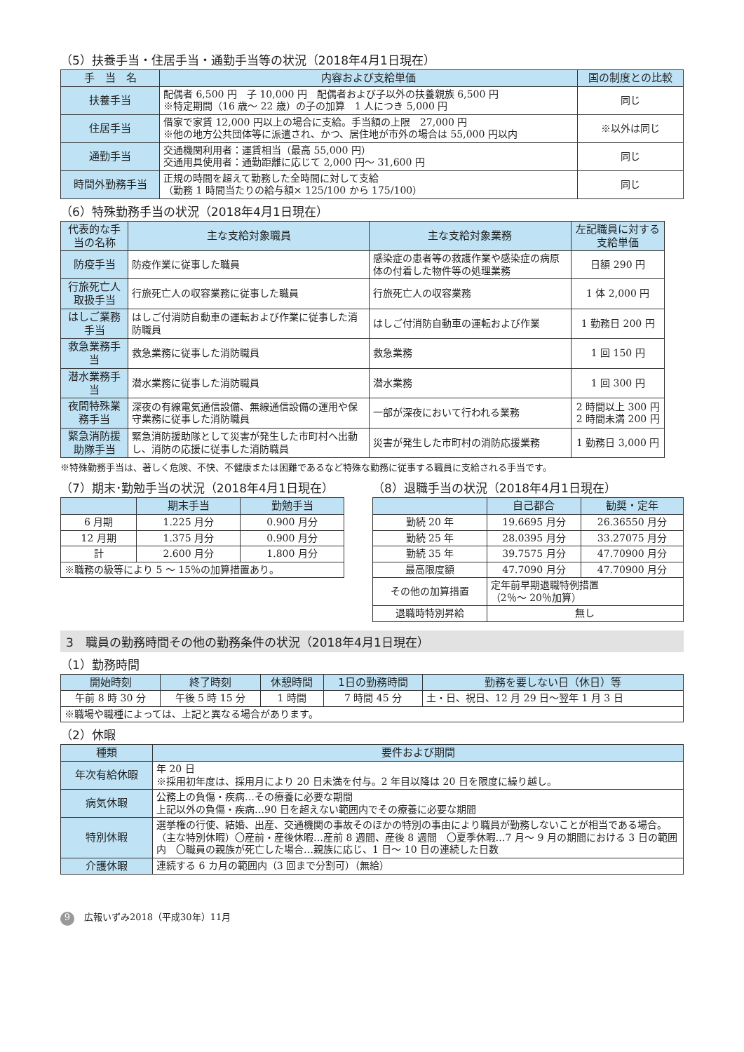（5）扶養手当・住居手当・通勤手当等の状況（2018年4月1日現在）
| 手 当 名 | 内容および支給単価 | 国の制度との比較 |
| --- | --- | --- |
| 扶養手当 | 配偶者 6,500 円 子 10,000 円 配偶者および子以外の扶養親族 6,500 円 ※特定期間（16 歳～ 22 歳）の子の加算 1 人につき 5,000 円 | 同じ |
| 住居手当 | 借家で家賃 12,000 円以上の場合に支給。手当額の上限 27,000 円 ※他の地方公共団体等に派遣され、かつ、居住地が市外の場合は 55,000 円以内 | ※以外は同じ |
| 通勤手当 | 交通機関利用者：運賃相当（最高 55,000 円） 交通用具使用者：通勤距離に応じて 2,000 円～ 31,600 円 | 同じ |
| 時間外勤務手当 | 正規の時間を超えて勤務した全時間に対して支給 （勤務 1 時間当たりの給与額× 125/100 から 175/100） | 同じ |
（6）特殊勤務手当の状況（2018年4月1日現在）
| 代表的な手当の名称 | 主な支給対象職員 | 主な支給対象業務 | 左記職員に対する支給単価 |
| --- | --- | --- | --- |
| 防疫手当 | 防疫作業に従事した職員 | 感染症の患者等の救護作業や感染症の病原体の付着した物件等の処理業務 | 日額 290 円 |
| 行旅死亡人取扱手当 | 行旅死亡人の収容業務に従事した職員 | 行旅死亡人の収容業務 | 1 体 2,000 円 |
| はしご業務手当 | はしご付消防自動車の運転および作業に従事した消防職員 | はしご付消防自動車の運転および作業 | 1 勤務日 200 円 |
| 救急業務手当 | 救急業務に従事した消防職員 | 救急業務 | 1 回 150 円 |
| 潜水業務手当 | 潜水業務に従事した消防職員 | 潜水業務 | 1 回 300 円 |
| 夜間特殊業務手当 | 深夜の有線電気通信設備、無線通信設備の運用や保守業務に従事した消防職員 | 一部が深夜において行われる業務 | 2 時間以上 300 円 2 時間未満 200 円 |
| 緊急消防援助隊手当 | 緊急消防援助隊として災害が発生した市町村へ出動し、消防の応援に従事した消防職員 | 災害が発生した市町村の消防応援業務 | 1 勤務日 3,000 円 |
※特殊勤務手当は、著しく危険、不快、不健康または困難であるなど特殊な勤務に従事する職員に支給される手当です。
（7）期末･勤勉手当の状況（2018年4月1日現在）
| | 期末手当 | 勤勉手当 |
| --- | --- | --- |
| 6 月期 | 1.225 月分 | 0.900 月分 |
| 12 月期 | 1.375 月分 | 0.900 月分 |
| 計 | 2.600 月分 | 1.800 月分 |
| ※職務の級等により 5 ～ 15％の加算措置あり。 | | |
（8）退職手当の状況（2018年4月1日現在）
| | 自己都合 | 勧奨・定年 |
| --- | --- | --- |
| 勤続 20 年 | 19.6695 月分 | 26.36550 月分 |
| 勤続 25 年 | 28.0395 月分 | 33.27075 月分 |
| 勤続 35 年 | 39.7575 月分 | 47.70900 月分 |
| 最高限度額 | 47.7090 月分 | 47.70900 月分 |
| その他の加算措置 | 定年前早期退職特例措置 （2％～ 20％加算） | |
| 退職時特別昇給 | 無し | |
3　職員の勤務時間その他の勤務条件の状況（2018年4月1日現在）
（1）勤務時間
| 開始時刻 | 終了時刻 | 休憩時間 | 1日の勤務時間 | 勤務を要しない日（休日）等 |
| --- | --- | --- | --- | --- |
| 午前 8 時 30 分 | 午後 5 時 15 分 | 1 時間 | 7 時間 45 分 | 土・日、祝日、12 月 29 日～翌年 1 月 3 日 |
| ※職場や職種によっては、上記と異なる場合があります。 | | | | |
（2）休暇
| 種類 | 要件および期間 |
| --- | --- |
| 年次有給休暇 | 年 20 日 ※採用初年度は、採用月により 20 日未満を付与。2 年目以降は 20 日を限度に繰り越し。 |
| 病気休暇 | 公務上の負傷・疾病…その療養に必要な期間 上記以外の負傷・疾病…90 日を超えない範囲内でその療養に必要な期間 |
| 特別休暇 | 選挙権の行使、結婚、出産、交通機関の事故そのほかの特別の事由により職員が勤務しないことが相当である場合。 （主な特別休暇）〇産前・産後休暇…産前 8 週間、産後 8 週間 〇夏季休暇…7 月～ 9 月の期間における 3 日の範囲内 〇職員の親族が死亡した場合…親族に応じ、1 日～ 10 日の連続した日数 |
| 介護休暇 | 連続する 6 カ月の範囲内（3 回まで分割可）（無給） |
9 広報いずみ2018（平成30年）11月